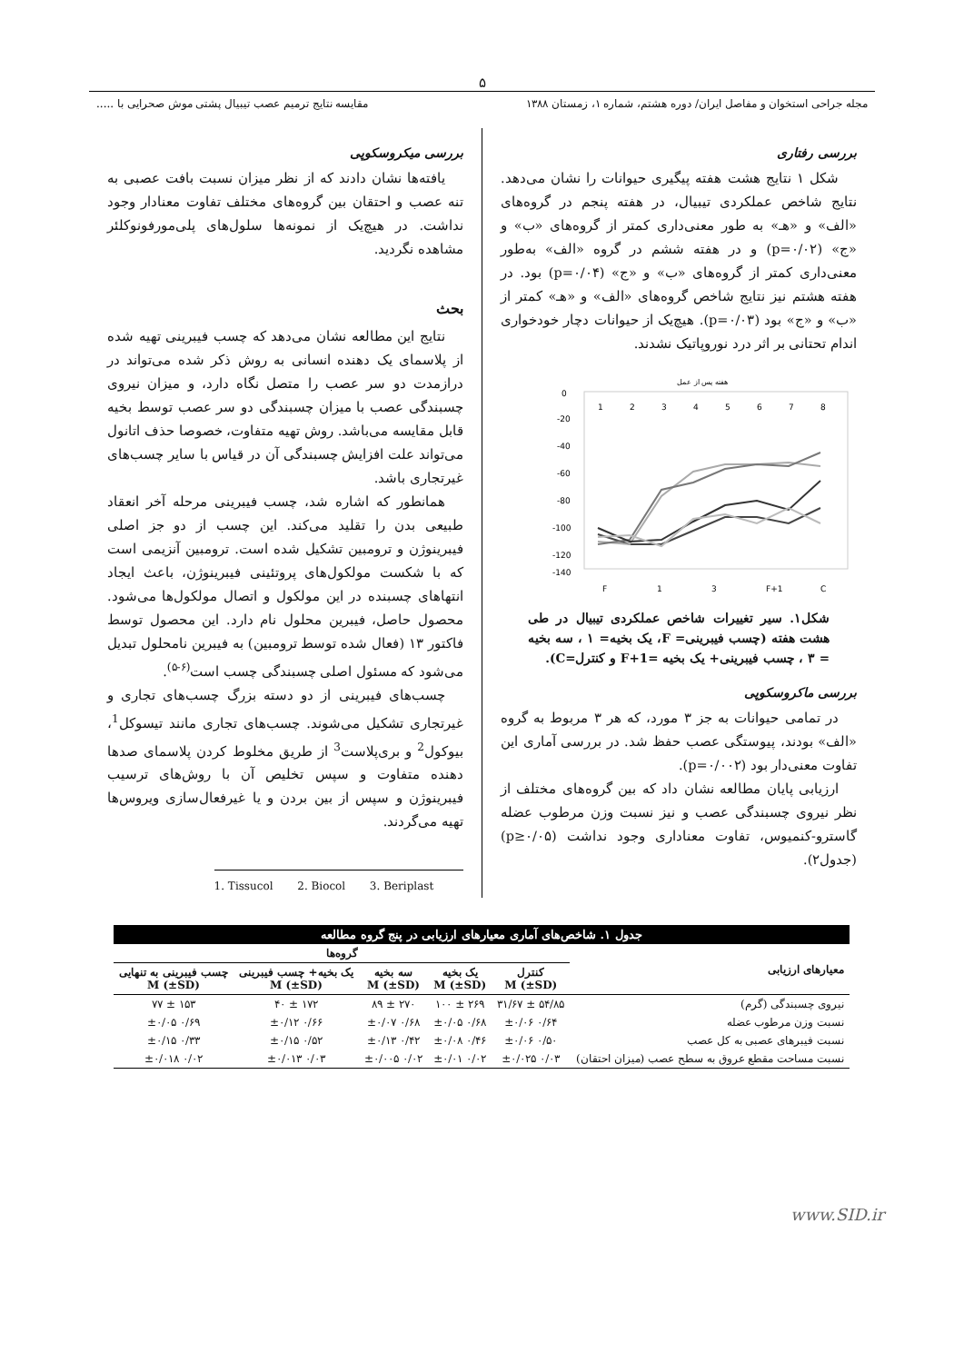۵
مجله جراحی استخوان و مفاصل ایران/ دوره هشتم، شماره ۱، زمستان ۱۳۸۸
مقایسه نتایج ترمیم عصب تیبیال پشتی موش صحرایی با .....
بررسی رفتاری
شکل ۱ نتایج هشت هفته پیگیری حیوانات را نشان می‌دهد. نتایج شاخص عملکردی تیبیال، در هفته پنجم در گروه‌های «الف» و «هـ» به طور معنی‌داری کمتر از گروه‌های «ب» و «ج» (p=۰/۰۲) و در هفته ششم در گروه «الف» به‌طور معنی‌داری کمتر از گروه‌های «ب» و «ج» (p=۰/۰۴) بود. در هفته هشتم نیز نتایج شاخص گروه‌های «الف» و «هـ» کمتر از «ب» و «ج» بود (p=۰/۰۳). هیچ‌یک از حیوانات دچار خودخواری اندام تحتانی بر اثر درد نوروپاتیک نشدند.
هفته پس از عمل
0
-20
-40
-60
-80
-100
-120
-140
1
2
3
4
5
6
7
8
F
1
3
F+1
C
شکل۱. سیر تغییرات شاخص عملکردی تیبیال در طی هشت هفته (چسب فیبرینی= F، یک بخیه= ۱ ، سه بخیه = ۳ ، چسب فیبرینی+ یک بخیه =F+1 و کنترل=C).
بررسی ماکروسکوپی
در تمامی حیوانات به جز ۳ مورد، که هر ۳ مربوط به گروه «الف» بودند، پیوستگی عصب حفظ شد. در بررسی آماری این تفاوت معنی‌دار بود (p=۰/۰۰۲).
ارزیابی پایان مطالعه نشان داد که بین گروه‌های مختلف از نظر نیروی چسبندگی عصب و نیز نسبت وزن مرطوب عضله گاسترو-کنمیوس، تفاوت معناداری وجود نداشت (p≥۰/۰۵) (جدول۲).
بررسی میکروسکوپی
یافته‌ها نشان دادند که از نظر میزان نسبت بافت عصبی به تنه عصب و احتقان بین گروه‌های مختلف تفاوت معنادار وجود نداشت. در هیچ‌یک از نمونه‌ها سلول‌های پلی‌مورفونوکلئر مشاهده نگردید.
بحث
نتایج این مطالعه نشان می‌دهد که چسب فیبرینی تهیه شده از پلاسمای یک دهنده انسانی به روش ذکر شده می‌تواند در درازمدت دو سر عصب را متصل نگاه دارد، و میزان نیروی چسبندگی عصب با میزان چسبندگی دو سر عصب توسط بخیه قابل مقایسه می‌باشد. روش تهیه متفاوت، خصوصا حذف اتانول می‌تواند علت افزایش چسبندگی آن در قیاس با سایر چسب‌های غیرتجاری باشد.
همانطور که اشاره شد، چسب فیبرینی مرحله آخر انعقاد طبیعی بدن را تقلید می‌کند. این چسب از دو جز اصلی فیبرینوژن و ترومبین تشکیل شده است. ترومبین آنزیمی است که با شکست مولکول‌های پروتئینی فیبرینوژن، باعث ایجاد انتهاهای چسبنده در این مولکول و اتصال مولکول‌ها می‌شود. محصول حاصل، فیبرین محلول نام دارد. این محصول توسط فاکتور ۱۳ (فعال شده توسط ترومبین) به فیبرین نامحلول تبدیل می‌شود که مسئول اصلی چسبندگی چسب است<sup>(۶-۵)</sup>.
چسب‌های فیبرینی از دو دسته بزرگ چسب‌های تجاری و غیرتجاری تشکیل می‌شوند. چسب‌های تجاری مانند تیسوکل<sup>1</sup>، بیوکول<sup>2</sup> و بری‌پلاست<sup>3</sup> از طریق مخلوط کردن پلاسمای صدها دهنده متفاوت و سپس تخلیص آن با روش‌های ترسیب فیبرینوژن و سپس از بین بردن و یا غیرفعال‌سازی ویروس‌ها تهیه می‌گردند.
1. Tissucol 2. Biocol 3. Beriplast
| جدول ۱. شاخص‌های آماری معیارهای ارزیابی در پنج گروه مطالعه | | | | | |
| --- | --- | --- | --- | --- | --- |
| معیارهای ارزیابی | گروه‌ها | | | | |
| | کنترل M (±SD) | یک بخیه M (±SD) | سه بخیه M (±SD) | یک بخیه+ چسب فیبرینی M (±SD) | چسب فیبرینی به تنهایی M (±SD) |
| نیروی چسبندگی (گرم) | ۵۴/۸۵ ± ۳۱/۶۷ | ۲۶۹ ± ۱۰۰ | ۲۷۰ ± ۸۹ | ۱۷۲ ± ۴۰ | ۱۵۳ ± ۷۷ |
| نسبت وزن مرطوب عضله | ۰/۶۴ ±۰/۰۶ | ۰/۶۸ ±۰/۰۵ | ۰/۶۸ ±۰/۰۷ | ۰/۶۶ ±۰/۱۲ | ۰/۶۹ ±۰/۰۵ |
| نسبت فیبرهای عصبی به کل عصب | ۰/۵۰ ±۰/۰۶ | ۰/۴۶ ±۰/۰۸ | ۰/۴۲ ±۰/۱۳ | ۰/۵۲ ±۰/۱۵ | ۰/۳۳ ±۰/۱۵ |
| نسبت مساحت مقطع عروق به سطح عصب (میزان احتقان) | ۰/۰۳ ±۰/۰۲۵ | ۰/۰۲ ±۰/۰۱ | ۰/۰۲ ±۰/۰۰۵ | ۰/۰۳ ±۰/۰۱۳ | ۰/۰۲ ±۰/۰۱۸ |
www.SID.ir